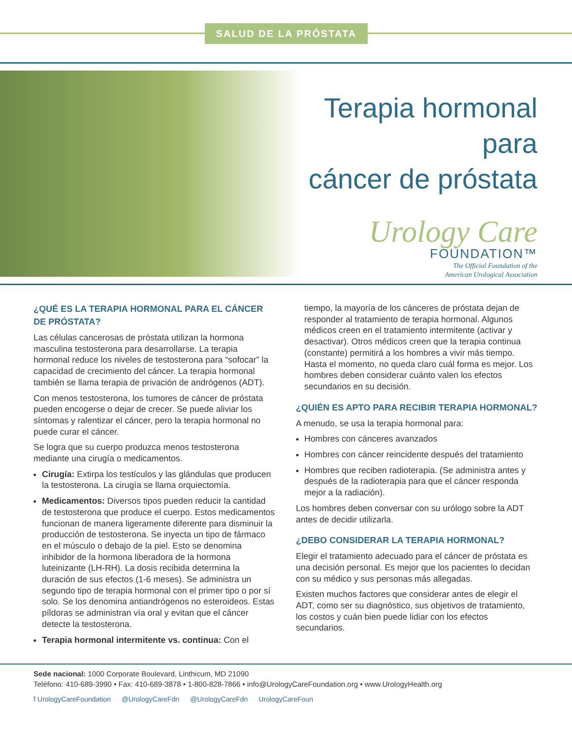SALUD DE LA PRÓSTATA
Terapia hormonal para
cáncer de próstata
Urology Care
FOUNDATION™
The Official Foundation of the
American Urological Association
¿QUÉ ES LA TERAPIA HORMONAL PARA EL CÁNCER DE PRÓSTATA?
Las células cancerosas de próstata utilizan la hormona masculina testosterona para desarrollarse. La terapia hormonal reduce los niveles de testosterona para “sofocar” la capacidad de crecimiento del cáncer. La terapia hormonal también se llama terapia de privación de andrógenos (ADT).
Con menos testosterona, los tumores de cáncer de próstata pueden encogerse o dejar de crecer. Se puede aliviar los síntomas y ralentizar el cáncer, pero la terapia hormonal no puede curar el cáncer.
Se logra que su cuerpo produzca menos testosterona mediante una cirugía o medicamentos.
Cirugía: Extirpa los testículos y las glándulas que producen la testosterona. La cirugía se llama orquiectomía.
Medicamentos: Diversos tipos pueden reducir la cantidad de testosterona que produce el cuerpo. Estos medicamentos funcionan de manera ligeramente diferente para disminuir la producción de testosterona. Se inyecta un tipo de fármaco en el músculo o debajo de la piel. Esto se denomina inhibidor de la hormona liberadora de la hormona luteinizante (LH-RH). La dosis recibida determina la duración de sus efectos (1-6 meses). Se administra un segundo tipo de terapia hormonal con el primer tipo o por sí solo. Se los denomina antiandrógenos no esteroideos. Estas píldoras se administran vía oral y evitan que el cáncer detecte la testosterona.
Terapia hormonal intermitente vs. continua: Con el
tiempo, la mayoría de los cánceres de próstata dejan de responder al tratamiento de terapia hormonal. Algunos médicos creen en el tratamiento intermitente (activar y desactivar). Otros médicos creen que la terapia continua (constante) permitirá a los hombres a vivir más tiempo. Hasta el momento, no queda claro cuál forma es mejor. Los hombres deben considerar cuánto valen los efectos secundarios en su decisión.
¿QUIÉN ES APTO PARA RECIBIR TERAPIA HORMONAL?
A menudo, se usa la terapia hormonal para:
Hombres con cánceres avanzados
Hombres con cáncer reincidente después del tratamiento
Hombres que reciben radioterapia. (Se administra antes y después de la radioterapia para que el cáncer responda mejor a la radiación).
Los hombres deben conversar con su urólogo sobre la ADT antes de decidir utilizarla.
¿DEBO CONSIDERAR LA TERAPIA HORMONAL?
Elegir el tratamiento adecuado para el cáncer de próstata es una decisión personal. Es mejor que los pacientes lo decidan con su médico y sus personas más allegadas.
Existen muchos factores que considerar antes de elegir el ADT, como ser su diagnóstico, sus objetivos de tratamiento, los costos y cuán bien puede lidiar con los efectos secundarios.
Sede nacional: 1000 Corporate Boulevard, Linthicum, MD 21090
Teléfono: 410-689-3990 • Fax: 410-689-3878 • 1-800-828-7866 • info@UrologyCareFoundation.org • www.UrologyHealth.org
f UrologyCareFoundation @UrologyCareFdn @UrologyCareFdn UrologyCareFoun